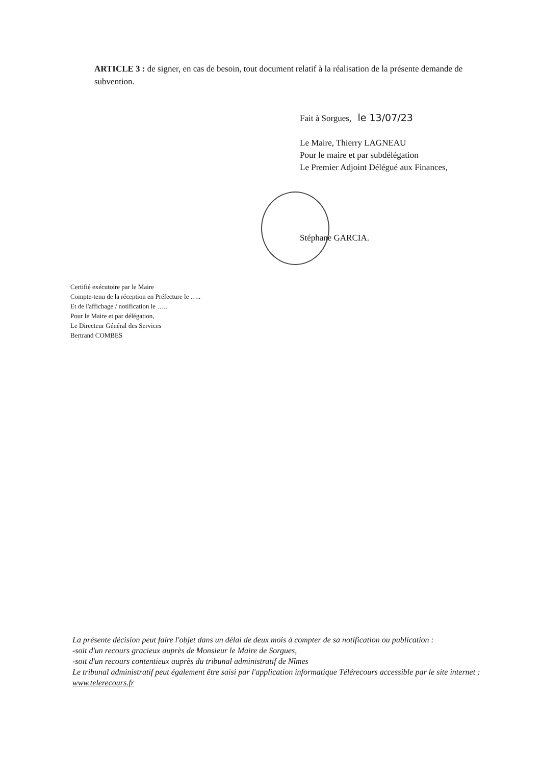ARTICLE 3 : de signer, en cas de besoin, tout document relatif à la réalisation de la présente demande de subvention.
Fait à Sorgues, le 13/07/23
Le Maire, Thierry LAGNEAU
Pour le maire et par subdélégation
Le Premier Adjoint Délégué aux Finances,
Stéphane GARCIA.
Certifié exécutoire par le Maire
Compte-tenu de la réception en Préfecture le …..
Et de l'affichage / notification le …..
Pour le Maire et par délégation,
Le Directeur Général des Services
Bertrand COMBES
La présente décision peut faire l'objet dans un délai de deux mois à compter de sa notification ou publication :
-soit d'un recours gracieux auprès de Monsieur le Maire de Sorgues,
-soit d'un recours contentieux auprès du tribunal administratif de Nîmes
Le tribunal administratif peut également être saisi par l'application informatique Télérecours accessible par le site internet : www.telerecours.fr